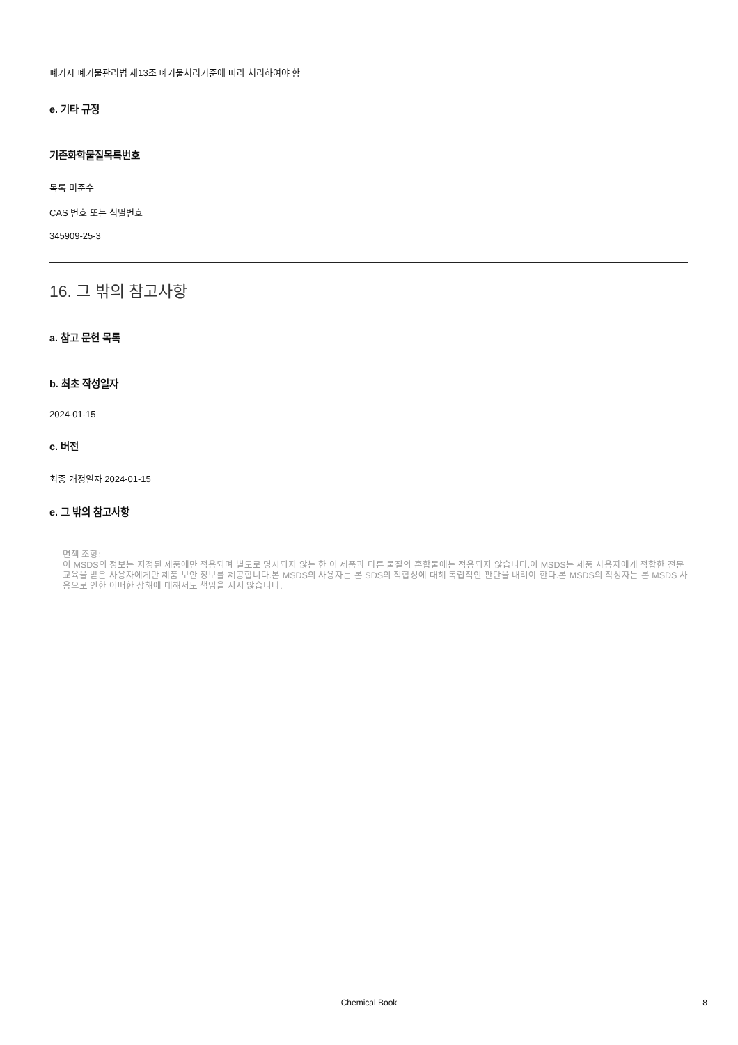폐기시 폐기물관리법 제13조 폐기물처리기준에 따라 처리하여야 함
e. 기타 규정
기존화학물질목록번호
목록 미준수
CAS 번호 또는 식별번호
345909-25-3
16. 그 밖의 참고사항
a. 참고 문헌 목록
b. 최초 작성일자
2024-01-15
c. 버전
최종 개정일자 2024-01-15
e. 그 밖의 참고사항
면책 조항:
이 MSDS의 정보는 지정된 제품에만 적용되며 별도로 명시되지 않는 한 이 제품과 다른 물질의 혼합물에는 적용되지 않습니다.이 MSDS는 제품 사용자에게 적합한 전문 교육을 받은 사용자에게만 제품 보안 정보를 제공합니다.본 MSDS의 사용자는 본 SDS의 적합성에 대해 독립적인 판단을 내려야 한다.본 MSDS의 작성자는 본 MSDS 사용으로 인한 어떠한 상해에 대해서도 책임을 지지 않습니다.
Chemical Book 8